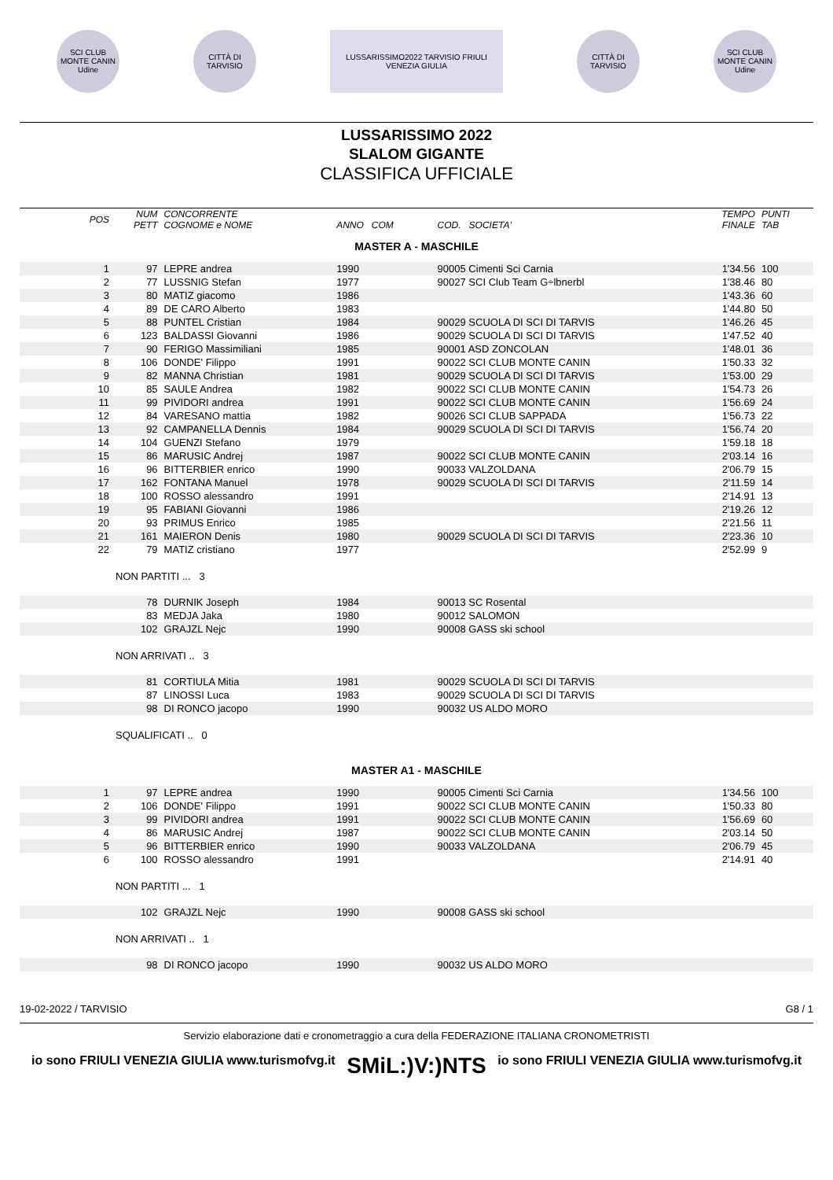SCI CLUB MONTE CANIN Udine
CITTÀ DI TARVISIO
LUSSARISSIMO2022 TARVISIO FRIULI VENEZIA GIULIA
CITTÀ DI TARVISIO
SCI CLUB MONTE CANIN Udine
LUSSARISSIMO 2022
SLALOM GIGANTE
CLASSIFICA UFFICIALE
| POS | NUM PETT | CONCORRENTE COGNOME e NOME | ANNO COM | COD. SOCIETA' | TEMPO FINALE | PUNTI TAB |
| --- | --- | --- | --- | --- | --- | --- |
| MASTER A - MASCHILE | | | | | | |
| 1 | 97 | LEPRE andrea | 1990 | 90005 Cimenti Sci Carnia | 1'34.56 | 100 |
| 2 | 77 | LUSSNIG Stefan | 1977 | 90027 SCI Club Team G÷lbnerbl | 1'38.46 | 80 |
| 3 | 80 | MATIZ giacomo | 1986 | | 1'43.36 | 60 |
| 4 | 89 | DE CARO Alberto | 1983 | | 1'44.80 | 50 |
| 5 | 88 | PUNTEL Cristian | 1984 | 90029 SCUOLA DI SCI DI TARVIS | 1'46.26 | 45 |
| 6 | 123 | BALDASSI Giovanni | 1986 | 90029 SCUOLA DI SCI DI TARVIS | 1'47.52 | 40 |
| 7 | 90 | FERIGO Massimiliani | 1985 | 90001 ASD ZONCOLAN | 1'48.01 | 36 |
| 8 | 106 | DONDE' Filippo | 1991 | 90022 SCI CLUB MONTE CANIN | 1'50.33 | 32 |
| 9 | 82 | MANNA Christian | 1981 | 90029 SCUOLA DI SCI DI TARVIS | 1'53.00 | 29 |
| 10 | 85 | SAULE Andrea | 1982 | 90022 SCI CLUB MONTE CANIN | 1'54.73 | 26 |
| 11 | 99 | PIVIDORI andrea | 1991 | 90022 SCI CLUB MONTE CANIN | 1'56.69 | 24 |
| 12 | 84 | VARESANO mattia | 1982 | 90026 SCI CLUB SAPPADA | 1'56.73 | 22 |
| 13 | 92 | CAMPANELLA Dennis | 1984 | 90029 SCUOLA DI SCI DI TARVIS | 1'56.74 | 20 |
| 14 | 104 | GUENZI Stefano | 1979 | | 1'59.18 | 18 |
| 15 | 86 | MARUSIC Andrej | 1987 | 90022 SCI CLUB MONTE CANIN | 2'03.14 | 16 |
| 16 | 96 | BITTERBIER enrico | 1990 | 90033 VALZOLDANA | 2'06.79 | 15 |
| 17 | 162 | FONTANA Manuel | 1978 | 90029 SCUOLA DI SCI DI TARVIS | 2'11.59 | 14 |
| 18 | 100 | ROSSO alessandro | 1991 | | 2'14.91 | 13 |
| 19 | 95 | FABIANI Giovanni | 1986 | | 2'19.26 | 12 |
| 20 | 93 | PRIMUS Enrico | 1985 | | 2'21.56 | 11 |
| 21 | 161 | MAIERON Denis | 1980 | 90029 SCUOLA DI SCI DI TARVIS | 2'23.36 | 10 |
| 22 | 79 | MATIZ cristiano | 1977 | | 2'52.99 | 9 |
| | NON PARTITI ... 3 | | | | | |
| | 78 | DURNIK Joseph | 1984 | 90013 SC Rosental | | |
| | 83 | MEDJA Jaka | 1980 | 90012 SALOMON | | |
| | 102 | GRAJZL Nejc | 1990 | 90008 GASS ski school | | |
| | NON ARRIVATI .. 3 | | | | | |
| | 81 | CORTIULA Mitia | 1981 | 90029 SCUOLA DI SCI DI TARVIS | | |
| | 87 | LINOSSI Luca | 1983 | 90029 SCUOLA DI SCI DI TARVIS | | |
| | 98 | DI RONCO jacopo | 1990 | 90032 US ALDO MORO | | |
| | SQUALIFICATI .. 0 | | | | | |
| MASTER A1 - MASCHILE | | | | | | |
| 1 | 97 | LEPRE andrea | 1990 | 90005 Cimenti Sci Carnia | 1'34.56 | 100 |
| 2 | 106 | DONDE' Filippo | 1991 | 90022 SCI CLUB MONTE CANIN | 1'50.33 | 80 |
| 3 | 99 | PIVIDORI andrea | 1991 | 90022 SCI CLUB MONTE CANIN | 1'56.69 | 60 |
| 4 | 86 | MARUSIC Andrej | 1987 | 90022 SCI CLUB MONTE CANIN | 2'03.14 | 50 |
| 5 | 96 | BITTERBIER enrico | 1990 | 90033 VALZOLDANA | 2'06.79 | 45 |
| 6 | 100 | ROSSO alessandro | 1991 | | 2'14.91 | 40 |
| | NON PARTITI ... 1 | | | | | |
| | 102 | GRAJZL Nejc | 1990 | 90008 GASS ski school | | |
| | NON ARRIVATI .. 1 | | | | | |
| | 98 | DI RONCO jacopo | 1990 | 90032 US ALDO MORO | | |
19-02-2022 / TARVISIO G8 / 1
Servizio elaborazione dati e cronometraggio a cura della FEDERAZIONE ITALIANA CRONOMETRISTI
io sono FRIULI VENEZIA GIULIA www.turismofvg.it SMiL:)V:)NTS io sono FRIULI VENEZIA GIULIA www.turismofvg.it